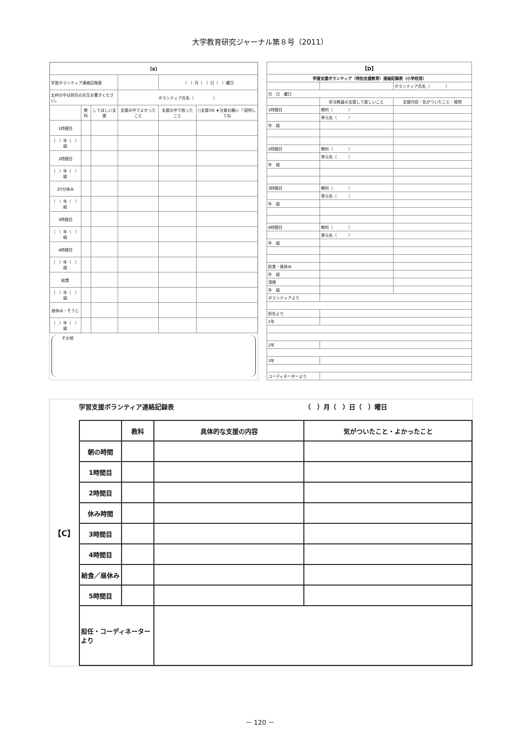大学教育研究ジャーナル第８号（2011）
| 【B】 | | | | | |
| 学習ボランティア連絡記録表 | | | | （ ）月（ ）日（ ）曜日 | |
| 太枠の中は担任の先生お書きください。 | | | ボランティア氏名（ ） | | |
| | 教科 | してほしい支援 | 支援の中でよかったこと | 支援の中で困ったこと | ○支援OK ★注意お願い ？説明してね |
| 1時間目 | | | | | |
| （ ）年（ ）組 | | | | | |
| 2時間目 | | | | | |
| （ ）年（ ）組 | | | | | |
| 20分休み | | | | | |
| （ ）年（ ）組 | | | | | |
| 3時間目 | | | | | |
| （ ）年（ ）組 | | | | | |
| 4時間目 | | | | | |
| （ ）年（ ）組 | | | | | |
| 給食 | | | | | |
| （ ）年（ ）組 | | | | | |
| 昼休み・そうじ | | | | | |
| （ ）年（ ）組 | | | | | |
その他
| 【D】 | | |
| 学習支援ボランティア（特別支援教育）連絡記録表（小学校用） | | |
| | | ボランティア氏名（ ） |
| 月 日 曜日 | | |
| | 担当教員の支援して欲しいこと | 支援内容・気がついたこと・質問 |
| 1時間目 | 教科（ ） | |
| | 単元名（ ） | |
| 年 組 | | |
| 2時間目 | 教科（ ） | |
| | 単元名（ ） | |
| 年 組 | | |
| 3時間目 | 教科（ ） | |
| | 単元名（ ） | |
| 年 組 | | |
| 4時間目 | 教科（ ） | |
| | 単元名（ ） | |
| 年 組 | | |
| 給食・昼休み | | |
| 年 組 | | |
| 清掃 | | |
| 年 組 | | |
| ボランティアより | | |
| 担任より | | |
| 1年 | | |
| 2年 | | |
| 3年 | | |
| コーディネーターより | | |
【C】
学習支援ボランティア連絡記録表 （　）月（　）日（　）曜日
| | 教科 | 具体的な支援の内容 | 気がついたこと・よかったこと |
| --- | --- | --- | --- |
| 朝の時間 | | | |
| 1時間目 | | | |
| 2時間目 | | | |
| 休み時間 | | | |
| 3時間目 | | | |
| 4時間目 | | | |
| 給食／昼休み | | | |
| 5時間目 | | | |
| 担任・コーディネーターより | | | |
－ 120 －